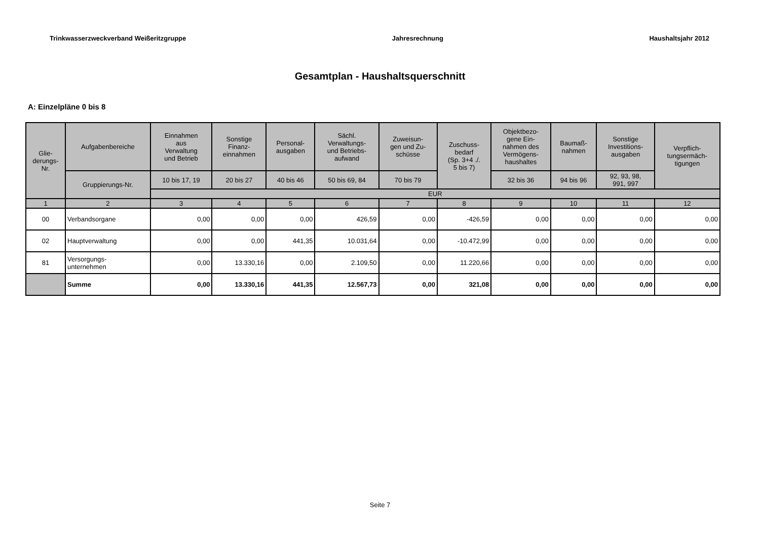Trinkwasserzweckverband Weißeritzgruppe Jahresrechnung Haushaltsjahr 2012
Gesamtplan - Haushaltsquerschnitt
A: Einzelpläne 0 bis 8
| Glie- derungs- Nr. | Aufgabenbereiche | Einnahmen aus Verwaltung und Betrieb | Sonstige Finanz- einnahmen | Personal- ausgaben | Sächl. Verwaltungs- und Betriebs- aufwand | Zuweisun- gen und Zu- schüsse | Zuschuss- bedarf (Sp. 3+4 ./. 5 bis 7) | Objektbezo- gene Ein- nahmen des Vermögens- haushaltes | Baumaß- nahmen | Sonstige Investitions- ausgaben | Verpflich- tungsermäch- tigungen |
| --- | --- | --- | --- | --- | --- | --- | --- | --- | --- | --- | --- |
| | Gruppierungs-Nr. | 10 bis 17, 19 | 20 bis 27 | 40 bis 46 | 50 bis 69, 84 | 70 bis 79 | | 32 bis 36 | 94 bis 96 | 92, 93, 98, 991, 997 | |
| | | EUR | | | | | | | | | |
| 1 | 2 | 3 | 4 | 5 | 6 | 7 | 8 | 9 | 10 | 11 | 12 |
| 00 | Verbandsorgane | 0,00 | 0,00 | 0,00 | 426,59 | 0,00 | -426,59 | 0,00 | 0,00 | 0,00 | 0,00 |
| 02 | Hauptverwaltung | 0,00 | 0,00 | 441,35 | 10.031,64 | 0,00 | -10.472,99 | 0,00 | 0,00 | 0,00 | 0,00 |
| 81 | Versorgungs- unternehmen | 0,00 | 13.330,16 | 0,00 | 2.109,50 | 0,00 | 11.220,66 | 0,00 | 0,00 | 0,00 | 0,00 |
| | Summe | 0,00 | 13.330,16 | 441,35 | 12.567,73 | 0,00 | 321,08 | 0,00 | 0,00 | 0,00 | 0,00 |
Seite 7